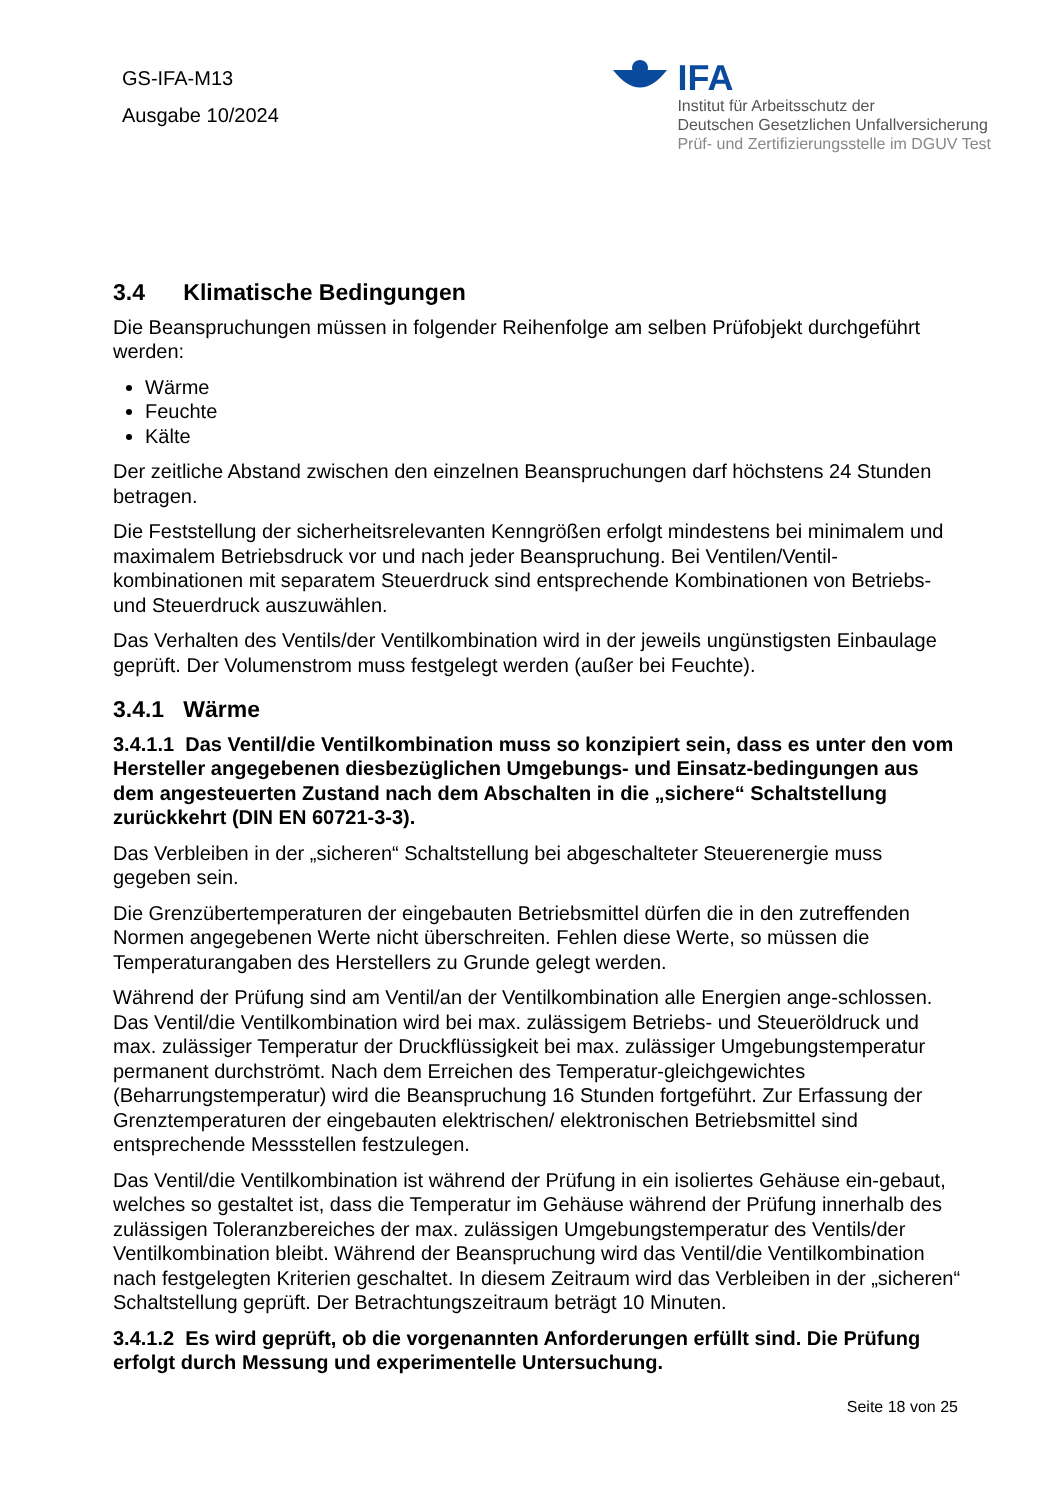GS-IFA-M13
Ausgabe 10/2024
IFA
Institut für Arbeitsschutz der
Deutschen Gesetzlichen Unfallversicherung
Prüf- und Zertifizierungsstelle im DGUV Test
3.4 Klimatische Bedingungen
Die Beanspruchungen müssen in folgender Reihenfolge am selben Prüfobjekt durchgeführt werden:
Wärme
Feuchte
Kälte
Der zeitliche Abstand zwischen den einzelnen Beanspruchungen darf höchstens 24 Stunden betragen.
Die Feststellung der sicherheitsrelevanten Kenngrößen erfolgt mindestens bei minimalem und maximalem Betriebsdruck vor und nach jeder Beanspruchung. Bei Ventilen/Ventil-kombinationen mit separatem Steuerdruck sind entsprechende Kombinationen von Betriebs- und Steuerdruck auszuwählen.
Das Verhalten des Ventils/der Ventilkombination wird in der jeweils ungünstigsten Einbaulage geprüft. Der Volumenstrom muss festgelegt werden (außer bei Feuchte).
3.4.1 Wärme
3.4.1.1 Das Ventil/die Ventilkombination muss so konzipiert sein, dass es unter den vom Hersteller angegebenen diesbezüglichen Umgebungs- und Einsatz-bedingungen aus dem angesteuerten Zustand nach dem Abschalten in die „sichere“ Schaltstellung zurückkehrt (DIN EN 60721-3-3).
Das Verbleiben in der „sicheren“ Schaltstellung bei abgeschalteter Steuerenergie muss gegeben sein.
Die Grenzübertemperaturen der eingebauten Betriebsmittel dürfen die in den zutreffenden Normen angegebenen Werte nicht überschreiten. Fehlen diese Werte, so müssen die Temperaturangaben des Herstellers zu Grunde gelegt werden.
Während der Prüfung sind am Ventil/an der Ventilkombination alle Energien ange-schlossen. Das Ventil/die Ventilkombination wird bei max. zulässigem Betriebs- und Steueröldruck und max. zulässiger Temperatur der Druckflüssigkeit bei max. zulässiger Umgebungstemperatur permanent durchströmt. Nach dem Erreichen des Temperatur-gleichgewichtes (Beharrungstemperatur) wird die Beanspruchung 16 Stunden fortgeführt. Zur Erfassung der Grenztemperaturen der eingebauten elektrischen/ elektronischen Betriebsmittel sind entsprechende Messstellen festzulegen.
Das Ventil/die Ventilkombination ist während der Prüfung in ein isoliertes Gehäuse ein-gebaut, welches so gestaltet ist, dass die Temperatur im Gehäuse während der Prüfung innerhalb des zulässigen Toleranzbereiches der max. zulässigen Umgebungstemperatur des Ventils/der Ventilkombination bleibt. Während der Beanspruchung wird das Ventil/die Ventilkombination nach festgelegten Kriterien geschaltet. In diesem Zeitraum wird das Verbleiben in der „sicheren“ Schaltstellung geprüft. Der Betrachtungszeitraum beträgt 10 Minuten.
3.4.1.2 Es wird geprüft, ob die vorgenannten Anforderungen erfüllt sind. Die Prüfung erfolgt durch Messung und experimentelle Untersuchung.
Seite 18 von 25